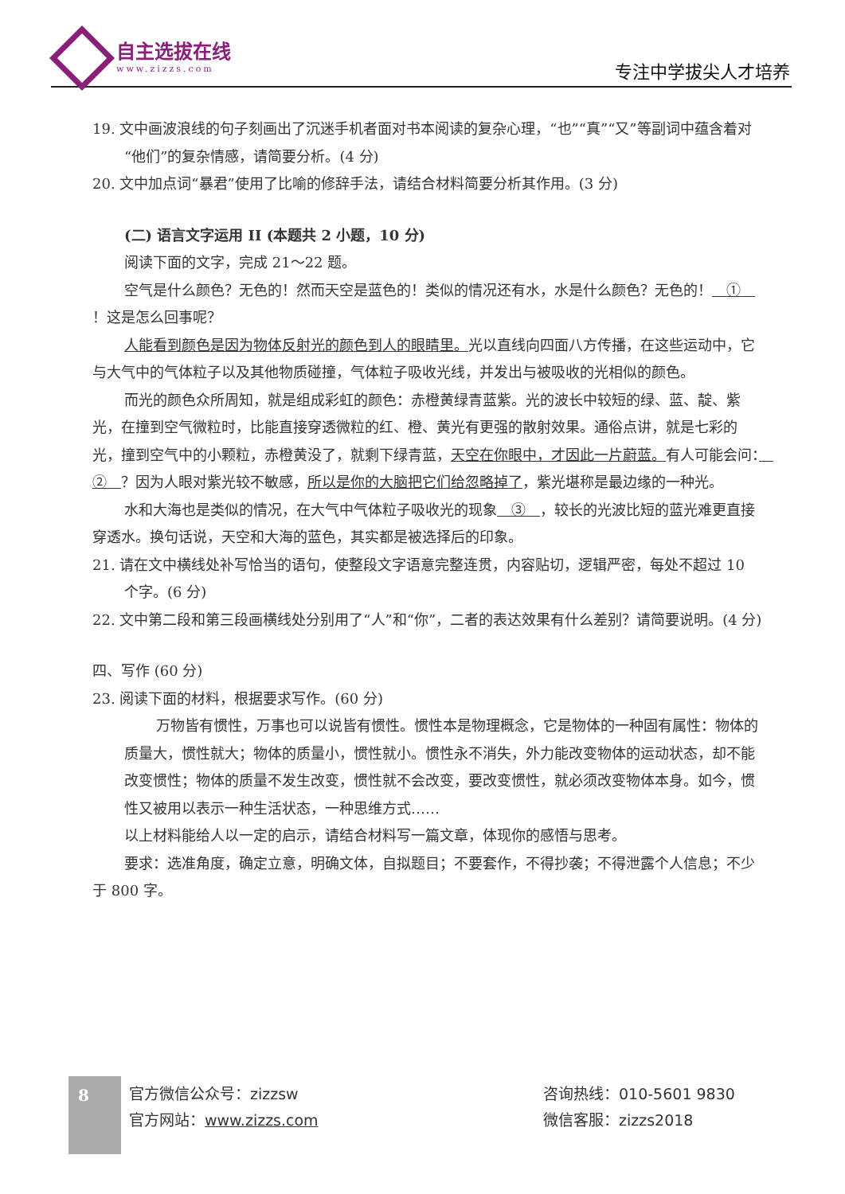自主选拔在线
www.zizzs.com
专注中学拔尖人才培养
19. 文中画波浪线的句子刻画出了沉迷手机者面对书本阅读的复杂心理，“也”“真”“又”等副词中蕴含着对“他们”的复杂情感，请简要分析。(4 分)
20. 文中加点词“暴君”使用了比喻的修辞手法，请结合材料简要分析其作用。(3 分)
(二) 语言文字运用 II (本题共 2 小题，10 分)
阅读下面的文字，完成 21～22 题。
空气是什么颜色？无色的！然而天空是蓝色的！类似的情况还有水，水是什么颜色？无色的！　①　！这是怎么回事呢？
人能看到颜色是因为物体反射光的颜色到人的眼睛里。光以直线向四面八方传播，在这些运动中，它与大气中的气体粒子以及其他物质碰撞，气体粒子吸收光线，并发出与被吸收的光相似的颜色。
而光的颜色众所周知，就是组成彩虹的颜色：赤橙黄绿青蓝紫。光的波长中较短的绿、蓝、靛、紫光，在撞到空气微粒时，比能直接穿透微粒的红、橙、黄光有更强的散射效果。通俗点讲，就是七彩的光，撞到空气中的小颗粒，赤橙黄没了，就剩下绿青蓝，天空在你眼中，才因此一片蔚蓝。有人可能会问：　②　？因为人眼对紫光较不敏感，所以是你的大脑把它们给忽略掉了，紫光堪称是最边缘的一种光。
水和大海也是类似的情况，在大气中气体粒子吸收光的现象　③　，较长的光波比短的蓝光难更直接穿透水。换句话说，天空和大海的蓝色，其实都是被选择后的印象。
21. 请在文中横线处补写恰当的语句，使整段文字语意完整连贯，内容贴切，逻辑严密，每处不超过 10 个字。(6 分)
22. 文中第二段和第三段画横线处分别用了“人”和“你”，二者的表达效果有什么差别？请简要说明。(4 分)
四、写作 (60 分)
23. 阅读下面的材料，根据要求写作。(60 分)
万物皆有惯性，万事也可以说皆有惯性。惯性本是物理概念，它是物体的一种固有属性：物体的质量大，惯性就大；物体的质量小，惯性就小。惯性永不消失，外力能改变物体的运动状态，却不能改变惯性；物体的质量不发生改变，惯性就不会改变，要改变惯性，就必须改变物体本身。如今，惯性又被用以表示一种生活状态，一种思维方式……
以上材料能给人以一定的启示，请结合材料写一篇文章，体现你的感悟与思考。
要求：选准角度，确定立意，明确文体，自拟题目；不要套作，不得抄袭；不得泄露个人信息；不少于 800 字。
8
官方微信公众号：zizzsw
官方网站：www.zizzs.com
咨询热线：010-5601 9830
微信客服：zizzs2018